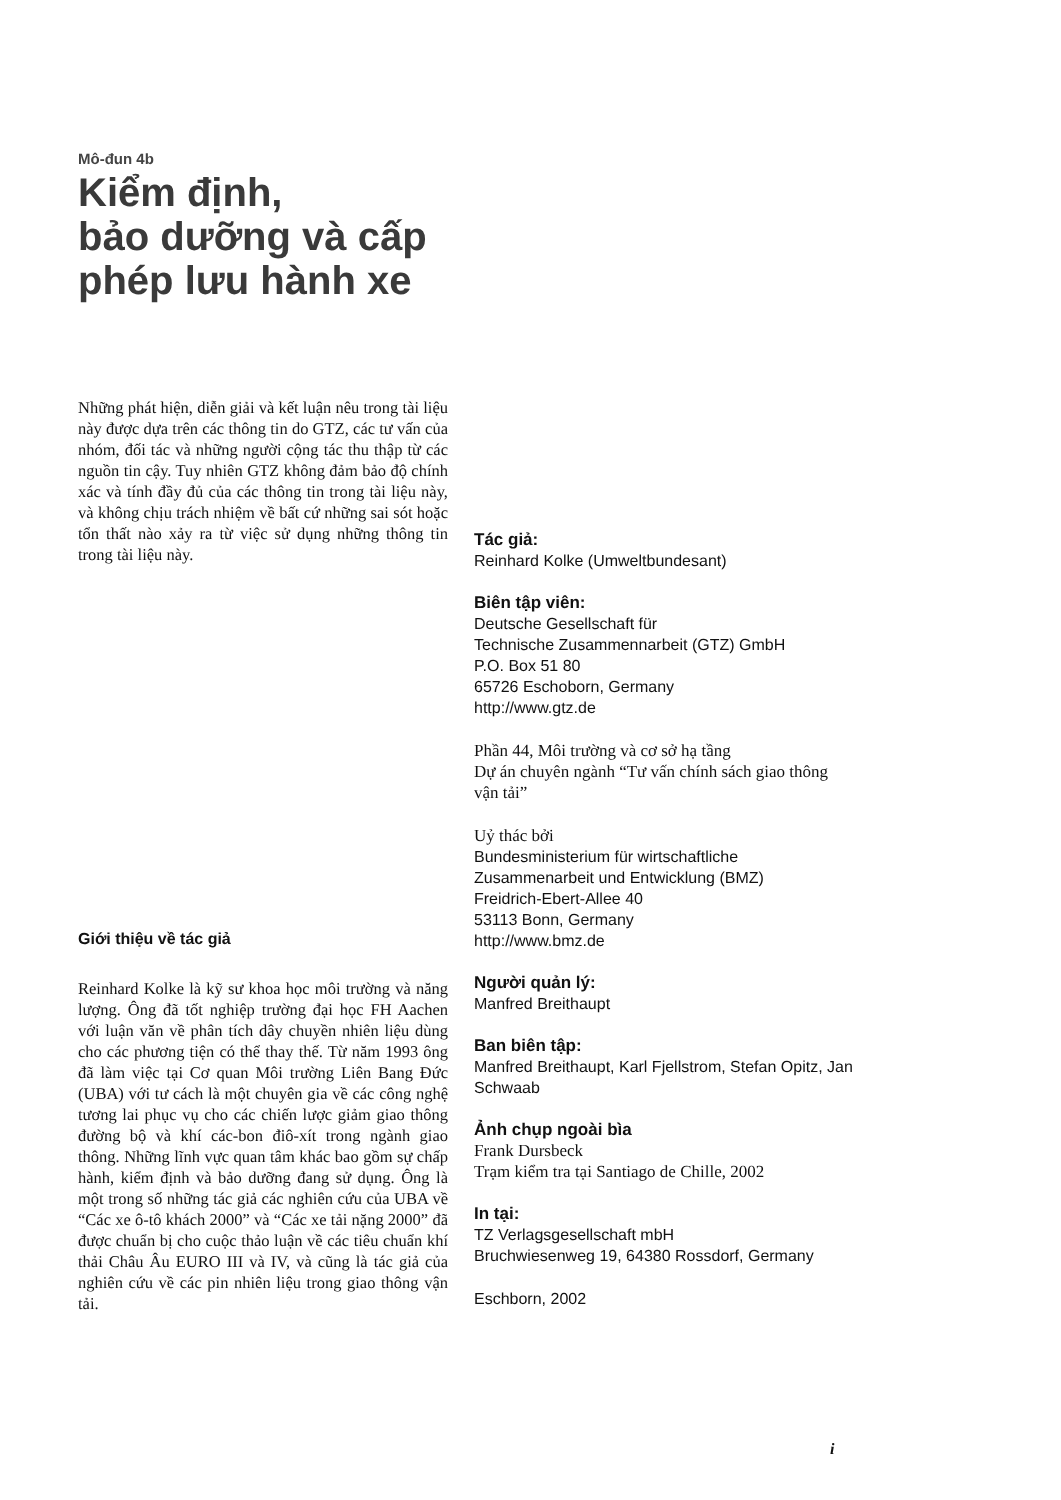Mô-đun 4b
Kiểm định,
bảo dưỡng và cấp
phép lưu hành xe
Những phát hiện, diễn giải và kết luận nêu trong tài liệu này được dựa trên các thông tin do GTZ, các tư vấn của nhóm, đối tác và những người cộng tác thu thập từ các nguồn tin cậy. Tuy nhiên GTZ không đảm bảo độ chính xác và tính đầy đủ của các thông tin trong tài liệu này, và không chịu trách nhiệm về bất cứ những sai sót hoặc tổn thất nào xảy ra từ việc sử dụng những thông tin trong tài liệu này.
Giới thiệu về tác giả
Reinhard Kolke là kỹ sư khoa học môi trường và năng lượng. Ông đã tốt nghiệp trường đại học FH Aachen với luận văn về phân tích dây chuyền nhiên liệu dùng cho các phương tiện có thể thay thế. Từ năm 1993 ông đã làm việc tại Cơ quan Môi trường Liên Bang Đức (UBA) với tư cách là một chuyên gia về các công nghệ tương lai phục vụ cho các chiến lược giảm giao thông đường bộ và khí các-bon điô-xít trong ngành giao thông. Những lĩnh vực quan tâm khác bao gồm sự chấp hành, kiểm định và bảo dưỡng đang sử dụng. Ông là một trong số những tác giả các nghiên cứu của UBA về “Các xe ô-tô khách 2000” và “Các xe tải nặng 2000” đã được chuẩn bị cho cuộc thảo luận về các tiêu chuẩn khí thải Châu Âu EURO III và IV, và cũng là tác giả của nghiên cứu về các pin nhiên liệu trong giao thông vận tải.
Tác giả:
Reinhard Kolke (Umweltbundesant)
Biên tập viên:
Deutsche Gesellschaft für
Technische Zusammennarbeit (GTZ) GmbH
P.O. Box 51 80
65726 Eschoborn, Germany
http://www.gtz.de
Phần 44, Môi trường và cơ sở hạ tầng
Dự án chuyên ngành “Tư vấn chính sách giao thông vận tải”
Uỷ thác bởi
Bundesministerium für wirtschaftliche Zusammenarbeit und Entwicklung (BMZ)
Freidrich-Ebert-Allee 40
53113 Bonn, Germany
http://www.bmz.de
Người quản lý:
Manfred Breithaupt
Ban biên tập:
Manfred Breithaupt, Karl Fjellstrom, Stefan Opitz, Jan Schwaab
Ảnh chụp ngoài bìa
Frank Dursbeck
Trạm kiểm tra tại Santiago de Chille, 2002
In tại:
TZ Verlagsgesellschaft mbH
Bruchwiesenweg 19, 64380 Rossdorf, Germany
Eschborn, 2002
i